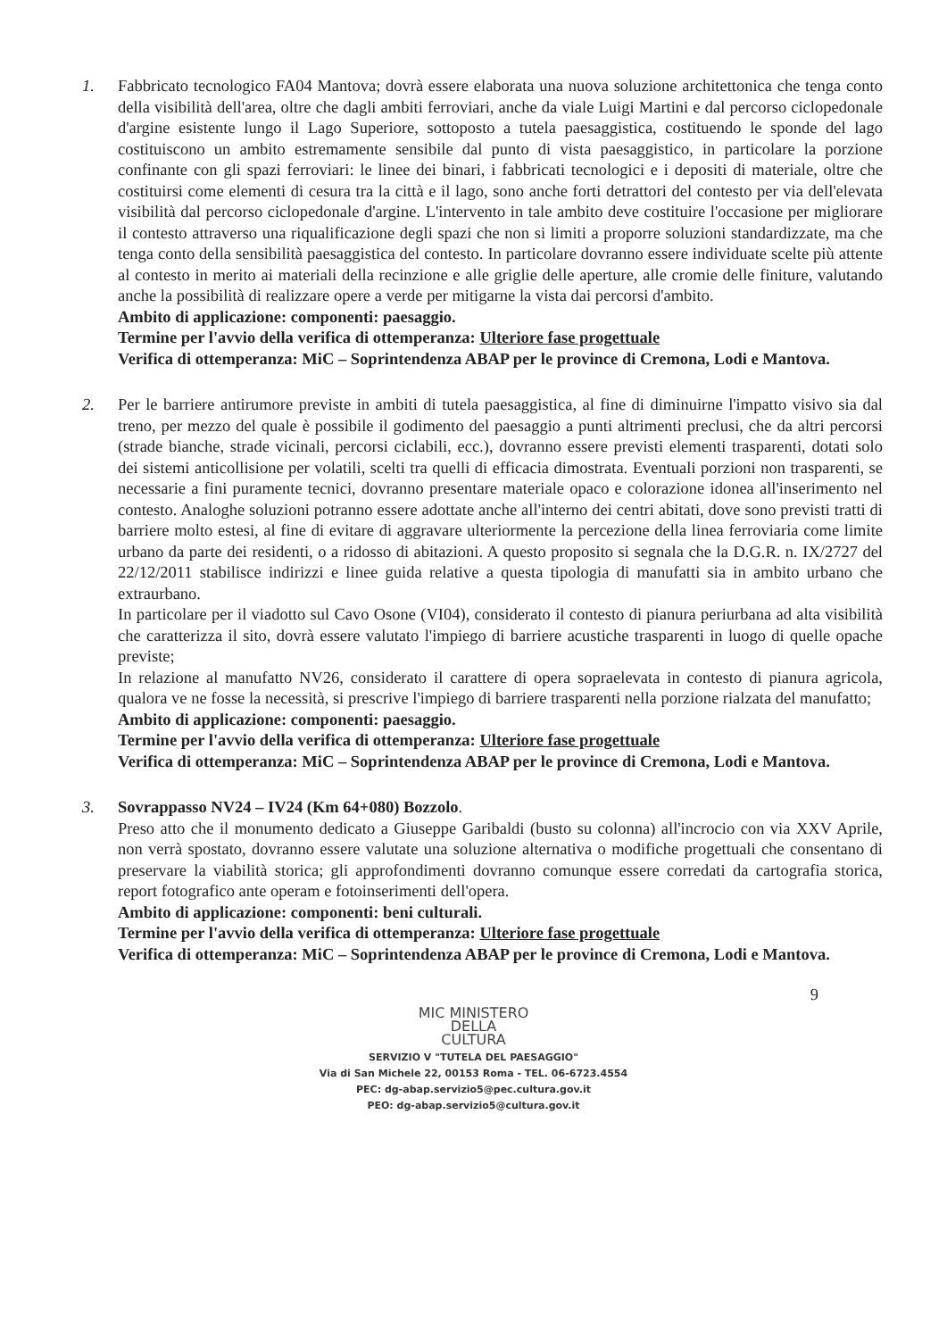1. Fabbricato tecnologico FA04 Mantova; dovrà essere elaborata una nuova soluzione architettonica che tenga conto della visibilità dell'area, oltre che dagli ambiti ferroviari, anche da viale Luigi Martini e dal percorso ciclopedonale d'argine esistente lungo il Lago Superiore, sottoposto a tutela paesaggistica, costituendo le sponde del lago costituiscono un ambito estremamente sensibile dal punto di vista paesaggistico, in particolare la porzione confinante con gli spazi ferroviari: le linee dei binari, i fabbricati tecnologici e i depositi di materiale, oltre che costituirsi come elementi di cesura tra la città e il lago, sono anche forti detrattori del contesto per via dell'elevata visibilità dal percorso ciclopedonale d'argine. L'intervento in tale ambito deve costituire l'occasione per migliorare il contesto attraverso una riqualificazione degli spazi che non si limiti a proporre soluzioni standardizzate, ma che tenga conto della sensibilità paesaggistica del contesto. In particolare dovranno essere individuate scelte più attente al contesto in merito ai materiali della recinzione e alle griglie delle aperture, alle cromie delle finiture, valutando anche la possibilità di realizzare opere a verde per mitigarne la vista dai percorsi d'ambito.
Ambito di applicazione: componenti: paesaggio.
Termine per l'avvio della verifica di ottemperanza: Ulteriore fase progettuale
Verifica di ottemperanza: MiC – Soprintendenza ABAP per le province di Cremona, Lodi e Mantova.
2. Per le barriere antirumore previste in ambiti di tutela paesaggistica, al fine di diminuirne l'impatto visivo sia dal treno, per mezzo del quale è possibile il godimento del paesaggio a punti altrimenti preclusi, che da altri percorsi (strade bianche, strade vicinali, percorsi ciclabili, ecc.), dovranno essere previsti elementi trasparenti, dotati solo dei sistemi anticollisione per volatili, scelti tra quelli di efficacia dimostrata. Eventuali porzioni non trasparenti, se necessarie a fini puramente tecnici, dovranno presentare materiale opaco e colorazione idonea all'inserimento nel contesto. Analoghe soluzioni potranno essere adottate anche all'interno dei centri abitati, dove sono previsti tratti di barriere molto estesi, al fine di evitare di aggravare ulteriormente la percezione della linea ferroviaria come limite urbano da parte dei residenti, o a ridosso di abitazioni. A questo proposito si segnala che la D.G.R. n. IX/2727 del 22/12/2011 stabilisce indirizzi e linee guida relative a questa tipologia di manufatti sia in ambito urbano che extraurbano.
In particolare per il viadotto sul Cavo Osone (VI04), considerato il contesto di pianura periurbana ad alta visibilità che caratterizza il sito, dovrà essere valutato l'impiego di barriere acustiche trasparenti in luogo di quelle opache previste;
In relazione al manufatto NV26, considerato il carattere di opera sopraelevata in contesto di pianura agricola, qualora ve ne fosse la necessità, si prescrive l'impiego di barriere trasparenti nella porzione rialzata del manufatto;
Ambito di applicazione: componenti: paesaggio.
Termine per l'avvio della verifica di ottemperanza: Ulteriore fase progettuale
Verifica di ottemperanza: MiC – Soprintendenza ABAP per le province di Cremona, Lodi e Mantova.
3. Sovrappasso NV24 – IV24 (Km 64+080) Bozzolo.
Preso atto che il monumento dedicato a Giuseppe Garibaldi (busto su colonna) all'incrocio con via XXV Aprile, non verrà spostato, dovranno essere valutate una soluzione alternativa o modifiche progettuali che consentano di preservare la viabilità storica; gli approfondimenti dovranno comunque essere corredati da cartografia storica, report fotografico ante operam e fotoinserimenti dell'opera.
Ambito di applicazione: componenti: beni culturali.
Termine per l'avvio della verifica di ottemperanza: Ulteriore fase progettuale
Verifica di ottemperanza: MiC – Soprintendenza ABAP per le province di Cremona, Lodi e Mantova.
9
MIC MINISTERO
DELLA
CULTURA
SERVIZIO V "TUTELA DEL PAESAGGIO"
Via di San Michele 22, 00153 Roma - TEL. 06-6723.4554
PEC: dg-abap.servizio5@pec.cultura.gov.it
PEO: dg-abap.servizio5@cultura.gov.it